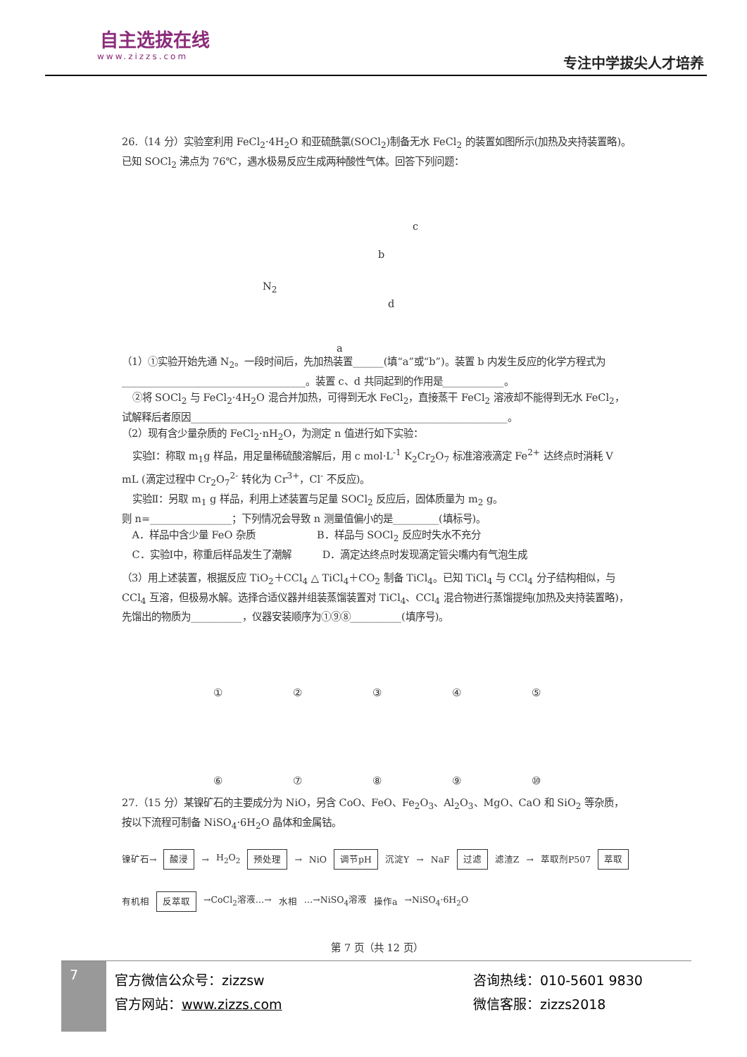自主选拔在线
www.zizzs.com
专注中学拔尖人才培养
26.（14 分）实验室利用 FeCl<sub>2</sub>·4H<sub>2</sub>O 和亚硫酰氯(SOCl<sub>2</sub>)制备无水 FeCl<sub>2</sub> 的装置如图所示(加热及夹持装置略)。已知 SOCl<sub>2</sub> 沸点为 76℃，遇水极易反应生成两种酸性气体。回答下列问题：
N<sub>2</sub>
c
b
d
a
（1）①实验开始先通 N<sub>2</sub>。一段时间后，先加热装置______(填“a”或“b”)。装置 b 内发生反应的化学方程式为____________________________________。装置 c、d 共同起到的作用是____________。
 ②将 SOCl<sub>2</sub> 与 FeCl<sub>2</sub>·4H<sub>2</sub>O 混合并加热，可得到无水 FeCl<sub>2</sub>，直接蒸干 FeCl<sub>2</sub> 溶液却不能得到无水 FeCl<sub>2</sub>，试解释后者原因______________________________________________________________。
（2）现有含少量杂质的 FeCl<sub>2</sub>·nH<sub>2</sub>O，为测定 n 值进行如下实验：
 实验Ⅰ：称取 m<sub>1</sub>g 样品，用足量稀硫酸溶解后，用 c mol·L<sup>-1</sup> K<sub>2</sub>Cr<sub>2</sub>O<sub>7</sub> 标准溶液滴定 Fe<sup>2+</sup> 达终点时消耗 V mL (滴定过程中 Cr<sub>2</sub>O<sub>7</sub><sup>2-</sup> 转化为 Cr<sup>3+</sup>，Cl<sup>-</sup> 不反应)。
 实验Ⅱ：另取 m<sub>1</sub> g 样品，利用上述装置与足量 SOCl<sub>2</sub> 反应后，固体质量为 m<sub>2</sub> g。
则 n=________________；下列情况会导致 n 测量值偏小的是_________(填标号)。
 A．样品中含少量 FeO 杂质      B．样品与 SOCl<sub>2</sub> 反应时失水不充分
 C．实验Ⅰ中，称重后样品发生了潮解   D．滴定达终点时发现滴定管尖嘴内有气泡生成
（3）用上述装置，根据反应 TiO<sub>2</sub>＋CCl<sub>4</sub> △ TiCl<sub>4</sub>＋CO<sub>2</sub> 制备 TiCl<sub>4</sub>。已知 TiCl<sub>4</sub> 与 CCl<sub>4</sub> 分子结构相似，与 CCl<sub>4</sub> 互溶，但极易水解。选择合适仪器并组装蒸馏装置对 TiCl<sub>4</sub>、CCl<sub>4</sub> 混合物进行蒸馏提纯(加热及夹持装置略)，先馏出的物质为__________，仪器安装顺序为①⑨⑧__________(填序号)。
① ② ③ ④ ⑤ ⑥ ⑦ ⑧ ⑨ ⑩
27.（15 分）某镍矿石的主要成分为 NiO，另含 CoO、FeO、Fe<sub>2</sub>O<sub>3</sub>、Al<sub>2</sub>O<sub>3</sub>、MgO、CaO 和 SiO<sub>2</sub> 等杂质，按以下流程可制备 NiSO<sub>4</sub>·6H<sub>2</sub>O 晶体和金属钴。
镍矿石→ 酸浸 → H<sub>2</sub>O<sub>2</sub> 预处理 → NiO 调节pH 沉淀Y → NaF 过滤 滤渣Z → 萃取剂P507 萃取 有机相 反萃取 →CoCl<sub>2</sub>溶液…→ 水相 …→NiSO<sub>4</sub>溶液 操作a →NiSO<sub>4</sub>·6H<sub>2</sub>O
第 7 页（共 12 页）
7
官方微信公众号：zizzsw
官方网站：www.zizzs.com
咨询热线：010-5601 9830
微信客服：zizzs2018